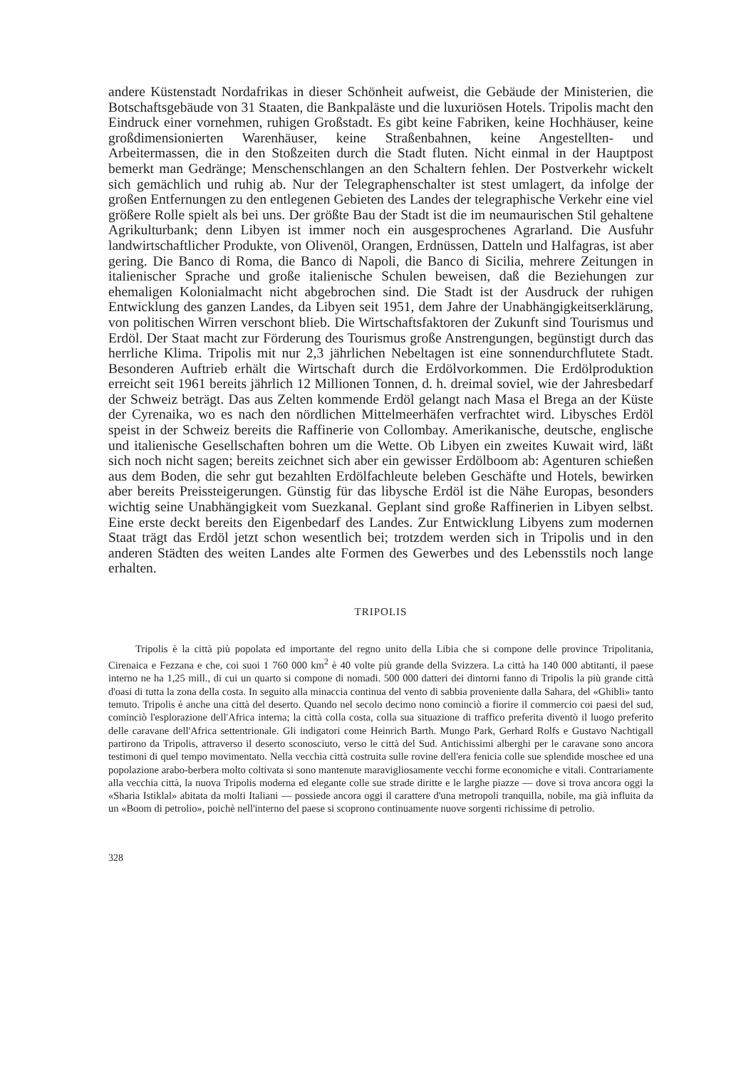andere Küstenstadt Nordafrikas in dieser Schönheit aufweist, die Gebäude der Ministerien, die Botschaftsgebäude von 31 Staaten, die Bankpaläste und die luxuriösen Hotels. Tripolis macht den Eindruck einer vornehmen, ruhigen Großstadt. Es gibt keine Fabriken, keine Hochhäuser, keine großdimensionierten Warenhäuser, keine Straßenbahnen, keine Angestellten- und Arbeitermassen, die in den Stoßzeiten durch die Stadt fluten. Nicht einmal in der Hauptpost bemerkt man Gedränge; Menschenschlangen an den Schaltern fehlen. Der Postverkehr wickelt sich gemächlich und ruhig ab. Nur der Telegraphenschalter ist stest umlagert, da infolge der großen Entfernungen zu den entlegenen Gebieten des Landes der telegraphische Verkehr eine viel größere Rolle spielt als bei uns. Der größte Bau der Stadt ist die im neumaurischen Stil gehaltene Agrikulturbank; denn Libyen ist immer noch ein ausgesprochenes Agrarland. Die Ausfuhr landwirtschaftlicher Produkte, von Olivenöl, Orangen, Erdnüssen, Datteln und Halfagras, ist aber gering. Die Banco di Roma, die Banco di Napoli, die Banco di Sicilia, mehrere Zeitungen in italienischer Sprache und große italienische Schulen beweisen, daß die Beziehungen zur ehemaligen Kolonialmacht nicht abgebrochen sind. Die Stadt ist der Ausdruck der ruhigen Entwicklung des ganzen Landes, da Libyen seit 1951, dem Jahre der Unabhängigkeitserklärung, von politischen Wirren verschont blieb. Die Wirtschaftsfaktoren der Zukunft sind Tourismus und Erdöl. Der Staat macht zur Förderung des Tourismus große Anstrengungen, begünstigt durch das herrliche Klima. Tripolis mit nur 2,3 jährlichen Nebeltagen ist eine sonnendurchflutete Stadt. Besonderen Auftrieb erhält die Wirtschaft durch die Erdölvorkommen. Die Erdölproduktion erreicht seit 1961 bereits jährlich 12 Millionen Tonnen, d. h. dreimal soviel, wie der Jahresbedarf der Schweiz beträgt. Das aus Zelten kommende Erdöl gelangt nach Masa el Brega an der Küste der Cyrenaika, wo es nach den nördlichen Mittelmeerhäfen verfrachtet wird. Libysches Erdöl speist in der Schweiz bereits die Raffinerie von Collombay. Amerikanische, deutsche, englische und italienische Gesellschaften bohren um die Wette. Ob Libyen ein zweites Kuwait wird, läßt sich noch nicht sagen; bereits zeichnet sich aber ein gewisser Erdölboom ab: Agenturen schießen aus dem Boden, die sehr gut bezahlten Erdölfachleute beleben Geschäfte und Hotels, bewirken aber bereits Preissteigerungen. Günstig für das libysche Erdöl ist die Nähe Europas, besonders wichtig seine Unabhängigkeit vom Suezkanal. Geplant sind große Raffinerien in Libyen selbst. Eine erste deckt bereits den Eigenbedarf des Landes. Zur Entwicklung Libyens zum modernen Staat trägt das Erdöl jetzt schon wesentlich bei; trotzdem werden sich in Tripolis und in den anderen Städten des weiten Landes alte Formen des Gewerbes und des Lebensstils noch lange erhalten.
TRIPOLIS
Tripolis è la città più popolata ed importante del regno unito della Libia che si compone delle province Tripolitania, Cirenaica e Fezzana e che, coi suoi 1 760 000 km<sup>2</sup> è 40 volte più grande della Svizzera. La città ha 140 000 abtitanti, il paese interno ne ha 1,25 mill., di cui un quarto si compone di nomadi. 500 000 datteri dei dintorni fanno di Tripolis la più grande città d'oasi di tutta la zona della costa. In seguito alla minaccia continua del vento di sabbia proveniente dalla Sahara, del «Ghibli» tanto temuto. Tripolis è anche una città del deserto. Quando nel secolo decimo nono cominciò a fiorire il commercio coi paesi del sud, cominciò l'esplorazione dell'Africa interna; la città colla costa, colla sua situazione di traffico preferita diventò il luogo preferito delle caravane dell'Africa settentrionale. Gli indigatori come Heinrich Barth. Mungo Park, Gerhard Rolfs e Gustavo Nachtigall partirono da Tripolis, attraverso il deserto sconosciuto, verso le città del Sud. Antichissimi alberghi per le caravane sono ancora testimoni di quel tempo movimentato. Nella vecchia città costruita sulle rovine dell'era fenicia colle sue splendide moschee ed una popolazione arabo-berbera molto coltivata si sono mantenute maravigliosamente vecchi forme economiche e vitali. Contrariamente alla vecchia città, la nuova Tripolis moderna ed elegante colle sue strade diritte e le larghe piazze — dove si trova ancora oggi la «Sharia Istiklal» abitata da molti Italiani — possiede ancora oggi il carattere d'una metropoli tranquilla, nobile, ma già influita da un «Boom di petrolio», poichè nell'interno del paese si scoprono continuamente nuove sorgenti richissime di petrolio.
328